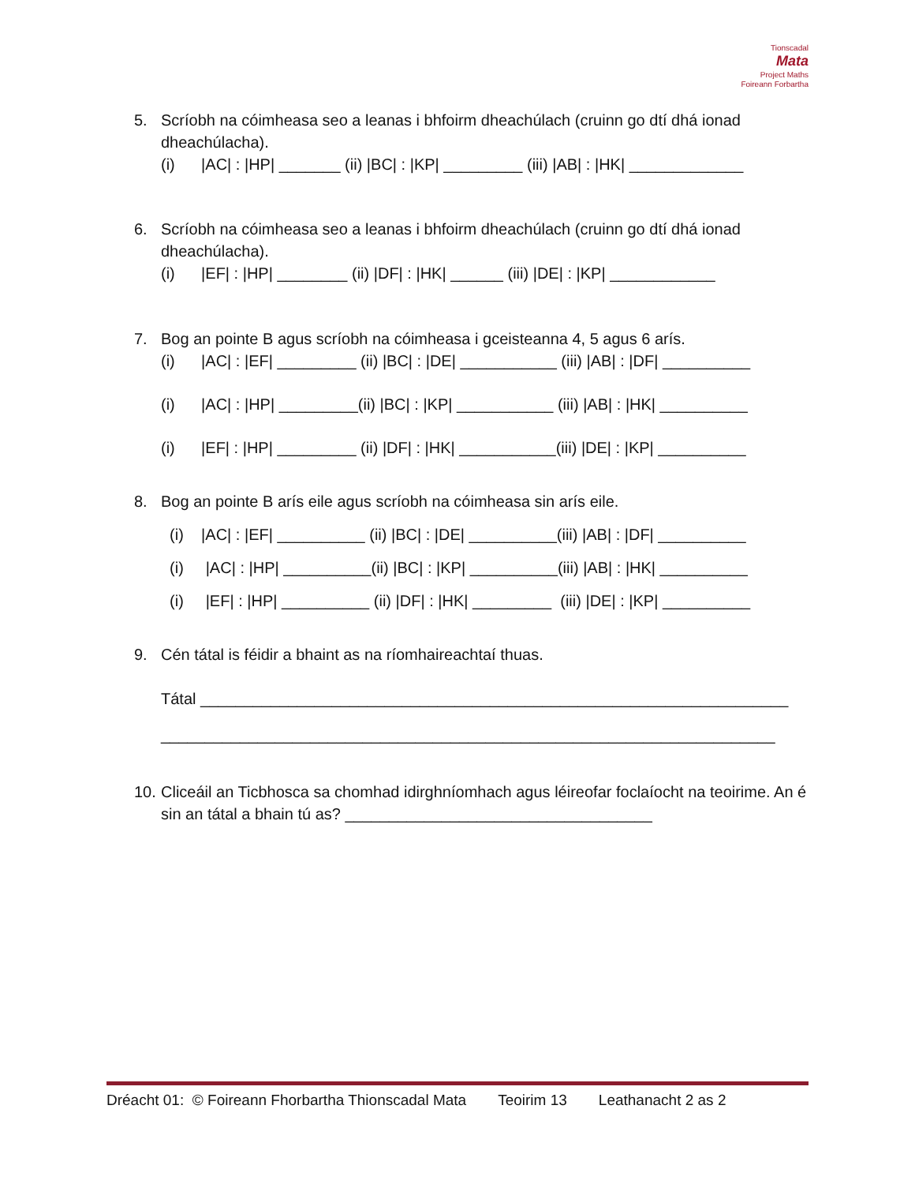Tionscadal
Mata
Project Maths
Foireann Forbartha
5. Scríobh na cóimheasa seo a leanas i bhfoirm dheachúlach (cruinn go dtí dhá ionad dheachúlacha).
(i) |AC| : |HP| _______ (ii) |BC| : |KP| _________ (iii) |AB| : |HK| _____________
6. Scríobh na cóimheasa seo a leanas i bhfoirm dheachúlach (cruinn go dtí dhá ionad dheachúlacha).
(i) |EF| : |HP| ________ (ii) |DF| : |HK| ______ (iii) |DE| : |KP| ____________
7. Bog an pointe B agus scríobh na cóimheasa i gceisteanna 4, 5 agus 6 arís.
(i) |AC| : |EF| _________ (ii) |BC| : |DE| ___________ (iii) |AB| : |DF| __________
(i) |AC| : |HP| _________(ii) |BC| : |KP| ___________ (iii) |AB| : |HK| __________
(i) |EF| : |HP| _________ (ii) |DF| : |HK| ___________(iii) |DE| : |KP| __________
8. Bog an pointe B arís eile agus scríobh na cóimheasa sin arís eile.
(i) |AC| : |EF| __________ (ii) |BC| : |DE| __________(iii) |AB| : |DF| __________
(i) |AC| : |HP| __________(ii) |BC| : |KP| __________(iii) |AB| : |HK| __________
(i) |EF| : |HP| __________ (ii) |DF| : |HK| _________ (iii) |DE| : |KP| __________
9. Cén tátal is féidir a bhaint as na ríomhaireachtaí thuas.
Tátal ___________________________________________________________________
______________________________________________________________________
10. Cliceáil an Ticbhosca sa chomhad idirghníomhach agus léireofar foclaíocht na teoirime. An é sin an tátal a bhain tú as? ___________________________________
Dréacht 01: © Foireann Fhorbartha Thionscadal Mata Teoirim 13 Leathanacht 2 as 2